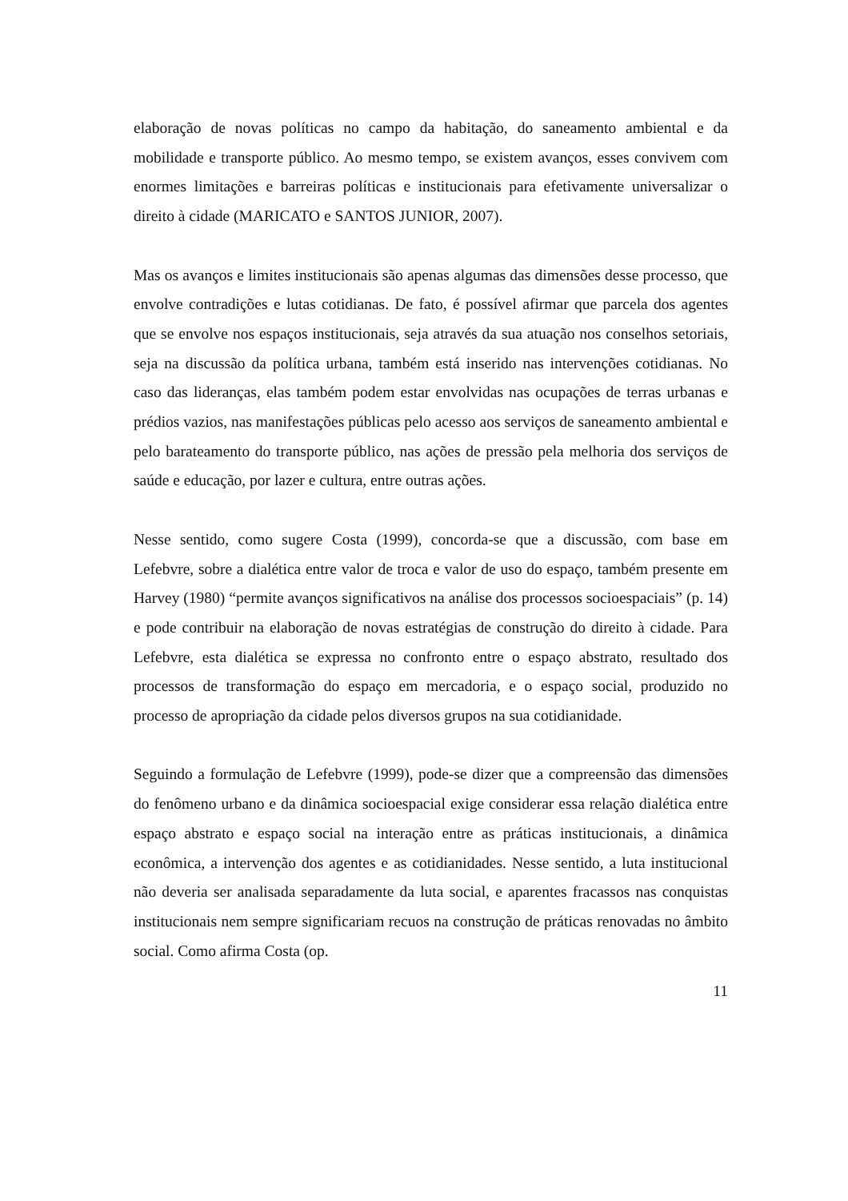elaboração de novas políticas no campo da habitação, do saneamento ambiental e da mobilidade e transporte público. Ao mesmo tempo, se existem avanços, esses convivem com enormes limitações e barreiras políticas e institucionais para efetivamente universalizar o direito à cidade (MARICATO e SANTOS JUNIOR, 2007).
Mas os avanços e limites institucionais são apenas algumas das dimensões desse processo, que envolve contradições e lutas cotidianas. De fato, é possível afirmar que parcela dos agentes que se envolve nos espaços institucionais, seja através da sua atuação nos conselhos setoriais, seja na discussão da política urbana, também está inserido nas intervenções cotidianas. No caso das lideranças, elas também podem estar envolvidas nas ocupações de terras urbanas e prédios vazios, nas manifestações públicas pelo acesso aos serviços de saneamento ambiental e pelo barateamento do transporte público, nas ações de pressão pela melhoria dos serviços de saúde e educação, por lazer e cultura, entre outras ações.
Nesse sentido, como sugere Costa (1999), concorda-se que a discussão, com base em Lefebvre, sobre a dialética entre valor de troca e valor de uso do espaço, também presente em Harvey (1980) “permite avanços significativos na análise dos processos socioespaciais” (p. 14) e pode contribuir na elaboração de novas estratégias de construção do direito à cidade. Para Lefebvre, esta dialética se expressa no confronto entre o espaço abstrato, resultado dos processos de transformação do espaço em mercadoria, e o espaço social, produzido no processo de apropriação da cidade pelos diversos grupos na sua cotidianidade.
Seguindo a formulação de Lefebvre (1999), pode-se dizer que a compreensão das dimensões do fenômeno urbano e da dinâmica socioespacial exige considerar essa relação dialética entre espaço abstrato e espaço social na interação entre as práticas institucionais, a dinâmica econômica, a intervenção dos agentes e as cotidianidades. Nesse sentido, a luta institucional não deveria ser analisada separadamente da luta social, e aparentes fracassos nas conquistas institucionais nem sempre significariam recuos na construção de práticas renovadas no âmbito social. Como afirma Costa (op.
11